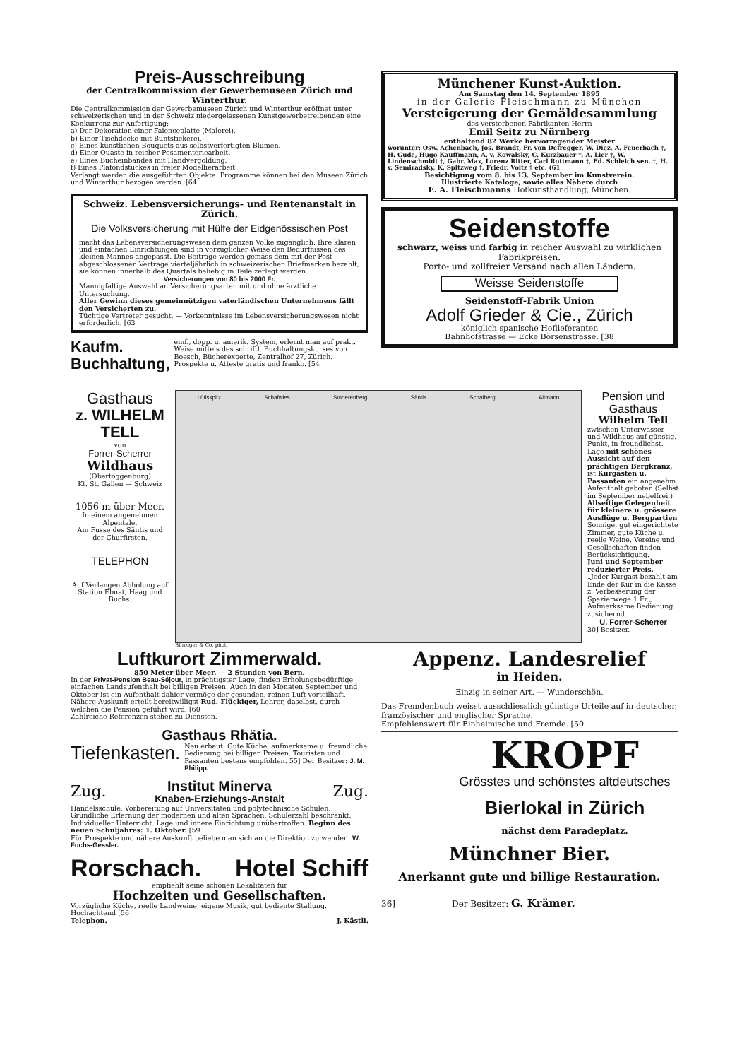Preis-Ausschreibung
der Centralkommission der Gewerbemuseen Zürich und Winterthur.
Die Centralkommission der Gewerbemuseen Zürich und Winterthur eröffnet unter schweizerischen und in der Schweiz niedergelassenen Kunstgewerbetreibenden eine Konkurrenz zur Anfertigung:
a) Der Dekoration einer Faïenceplatte (Malerei).
b) Einer Tischdecke mit Buntstickerei.
c) Eines künstlichen Bouquets aus selbstverfertigten Blumen.
d) Einer Quaste in reicher Posamenteriearbeit.
e) Eines Bucheinbandes mit Handvergoldung.
f) Eines Plafondstückes in freier Modellierarbeit.
Verlangt werden die ausgeführten Objekte. Programme können bei den Museen Zürich und Winterthur bezogen werden. [64
Schweiz. Lebensversicherungs- und Rentenanstalt in Zürich.
Die Volksversicherung mit Hülfe der Eidgenössischen Post
macht das Lebensversicherungswesen dem ganzen Volke zugänglich. Ihre klaren und einfachen Einrichtungen sind in vorzüglicher Weise den Bedürfnissen des kleinen Mannes angepasst. Die Beiträge werden gemäss dem mit der Post abgeschlossenen Vertrage vierteljährlich in schweizerischen Briefmarken bezahlt; sie können innerhalb des Quartals beliebig in Teile zerlegt werden.
Versicherungen von 80 bis 2000 Fr.
Mannigfaltige Auswahl an Versicherungsarten mit und ohne ärztliche Untersuchung.
Aller Gewinn dieses gemeinnützigen vaterländischen Unternehmens fällt den Versicherten zu.
Tüchtige Vertreter gesucht. — Vorkenntnisse im Lebensversicherungswesen nicht erforderlich. [63
Kaufm. Buchhaltung,
einf., dopp. u. amerik. System, erlernt man auf prakt. Weise mittels des schriftl. Buchhaltungskurses von Boesch, Bücherexperte, Zentralhof 27, Zürich. Prospekte u. Atteste gratis und franko. [54
Münchener Kunst-Auktion.
Am Samstag den 14. September 1895
in der Galerie Fleischmann zu München
Versteigerung der Gemäldesammlung
des verstorbenen Fabrikanten Herrn
Emil Seitz zu Nürnberg
enthaltend 82 Werke hervorragender Meister
worunter: Osw. Achenbach, Jos. Brandt, Fr. von Defregger, W. Diez, A. Feuerbach †, H. Gude, Hugo Kauffmann, A. v. Kowalsky, C. Kurzbauer †, A. Lier †, W. Lindenschmidt †, Gabr. Max, Lorenz Ritter, Carl Rottmann †, Ed. Schleich sen. †, H. v. Semiradsky, K. Spitzweg †, Friedr. Voltz † etc. (61
Besichtigung vom 8. bis 13. September im Kunstverein.
Illustrierte Kataloge, sowie alles Nähere durch
E. A. Fleischmanns Hofkunsthandlung, München.
Seidenstoffe
schwarz, weiss und farbig in reicher Auswahl zu wirklichen Fabrikpreisen.
Porto- und zollfreier Versand nach allen Ländern.
Weisse Seidenstoffe
Seidenstoff-Fabrik Union
Adolf Grieder & Cie., Zürich
königlich spanische Hoflieferanten
Bahnhofstrasse — Ecke Börsenstrasse. [38
Gasthaus
z. WILHELM TELL
von
Forrer-Scherrer
Wildhaus
(Obertoggenburg)
Kt. St. Gallen — Schweiz
1056 m über Meer.
In einem angenehmen Alpentale.
Am Fusse des Säntis und der Churfirsten.
TELEPHON
Auf Verlangen Abholung auf Station Ebnat, Haag und Buchs.
Lütisspitz Schafwies Stoderenberg Säntis Schafberg Altmann
Bünziger & Co. phot.
Pension und Gasthaus
Wilhelm Tell
zwischen Unterwasser und Wildhaus auf günstig. Punkt, in freundlichst. Lage mit schönes Aussicht auf den prächtigen Bergkranz, ist Kurgästen u. Passanten ein angenehm. Aufenthalt geboten.(Selbst im September nebelfrei.)
Allseitige Gelegenheit für kleinere u. grössere Ausflüge u. Bergpartien
Sonnige, gut eingerichtete Zimmer, gute Küche u. reelle Weine. Vereine und Gesellschaften finden Berücksichtigung.
Juni und September reduzierter Preis.
„Jeder Kurgast bezahlt am Ende der Kur in die Kasse z. Verbesserung der Spazierwege 1 Fr.„ Aufmerksame Bedienung zusichernd
U. Forrer-Scherrer
30] Besitzer.
Luftkurort Zimmerwald.
850 Meter über Meer. — 2 Stunden von Bern.
In der Privat-Pension Beau-Séjour, in prächtigster Lage, finden Erholungsbedürftige einfachen Landaufenthalt bei billigen Preisen. Auch in den Monaten September und Oktober ist ein Aufenthalt dahier vermöge der gesunden, reinen Luft vorteilhaft. Nähere Auskunft erteilt bereitwilligst Rud. Flückiger, Lehrer, daselbst, durch welchen die Pension geführt wird. [60
Zahlreiche Referenzen stehen zu Diensten.
Gasthaus Rhätia.
Tiefenkasten.
Neu erbaut. Gute Küche, aufmerksame u. freundliche Bedienung bei billigen Preisen. Touristen und Passanten bestens empfohlen. 55] Der Besitzer: J. M. Philipp.
Zug.
Institut Minerva
Knaben-Erziehungs-Anstalt
Zug.
Handelsschule. Vorbereitung auf Universitäten und polytechnische Schulen. Gründliche Erlernung der modernen und alten Sprachen. Schülerzahl beschränkt. Individueller Unterricht. Lage und innere Einrichtung unübertroffen. Beginn des neuen Schuljahres: 1. Oktober. [59
Für Prospekte und nähere Auskunft beliebe man sich an die Direktion zu wenden. W. Fuchs-Gessler.
Rorschach. Hotel Schiff
empfiehlt seine schönen Lokalitäten für
Hochzeiten und Gesellschaften.
Vorzügliche Küche, reelle Landweine, eigene Musik, gut bediente Stallung. Hochachtend [56
Telephon. J. Kästli.
Appenz. Landesrelief
in Heiden.
Einzig in seiner Art. — Wunderschön.
Das Fremdenbuch weisst ausschliesslich günstige Urteile auf in deutscher, französischer und englischer Sprache.
Empfehlenswert für Einheimische und Fremde. [50
KROPF
Grösstes und schönstes altdeutsches
Bierlokal in Zürich
nächst dem Paradeplatz.
Münchner Bier.
Anerkannt gute und billige Restauration.
36] Der Besitzer: G. Krämer.